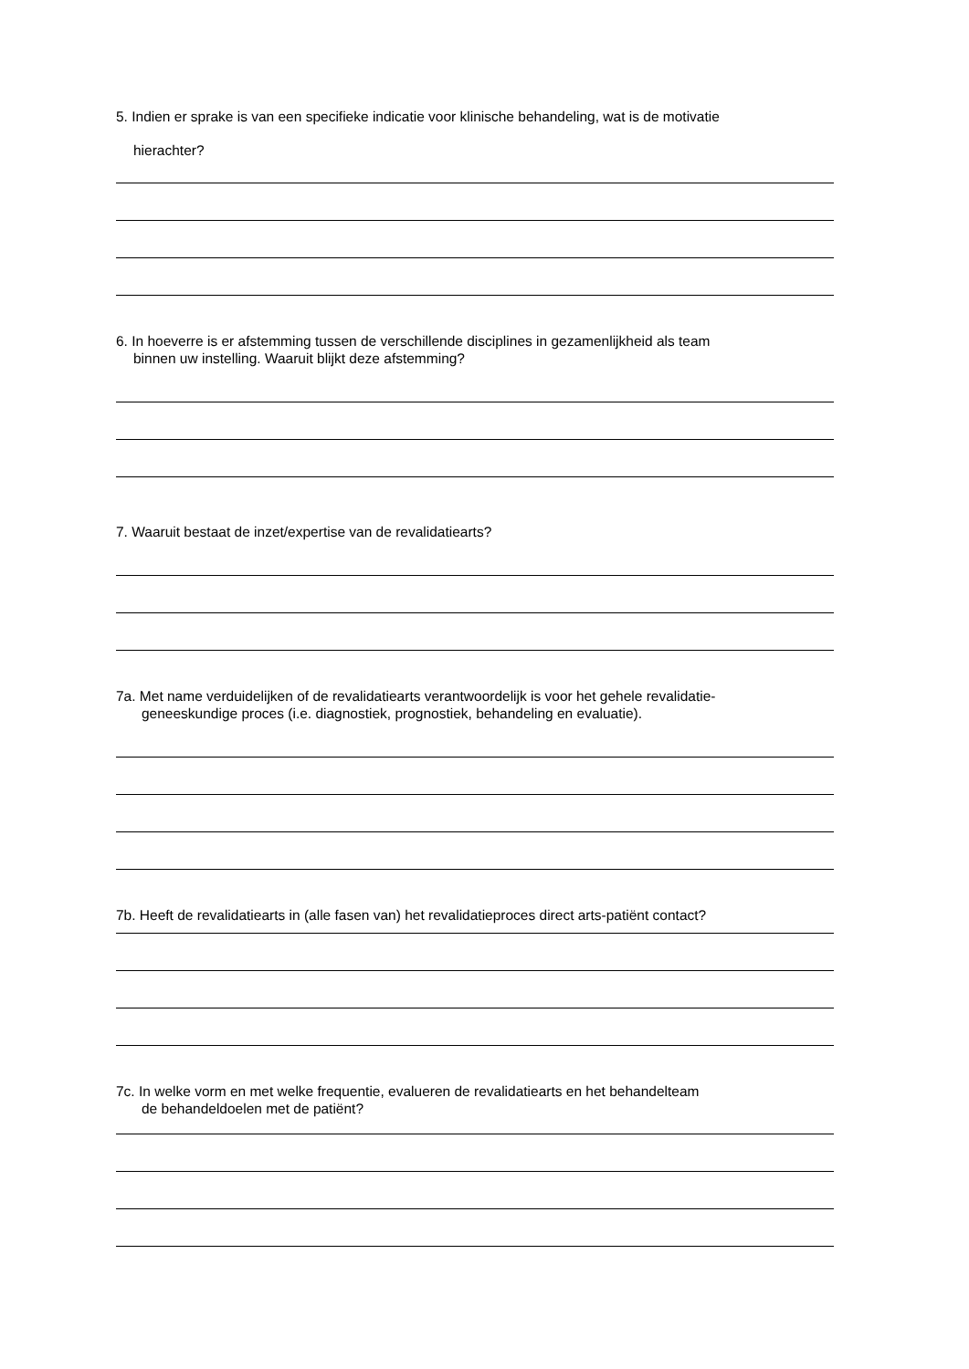5. Indien er sprake is van een specifieke indicatie voor klinische behandeling, wat is de motivatie
hierachter?
6. In hoeverre is er afstemming tussen de verschillende disciplines in gezamenlijkheid als team
binnen uw instelling. Waaruit blijkt deze afstemming?
7. Waaruit bestaat de inzet/expertise van de revalidatiearts?
7a. Met name verduidelijken of de revalidatiearts verantwoordelijk is voor het gehele revalidatie-
geneeskundige proces (i.e. diagnostiek, prognostiek, behandeling en evaluatie).
7b. Heeft de revalidatiearts in (alle fasen van) het revalidatieproces direct arts-patiënt contact?
7c. In welke vorm en met welke frequentie, evalueren de revalidatiearts en het behandelteam
de behandeldoelen met de patiënt?